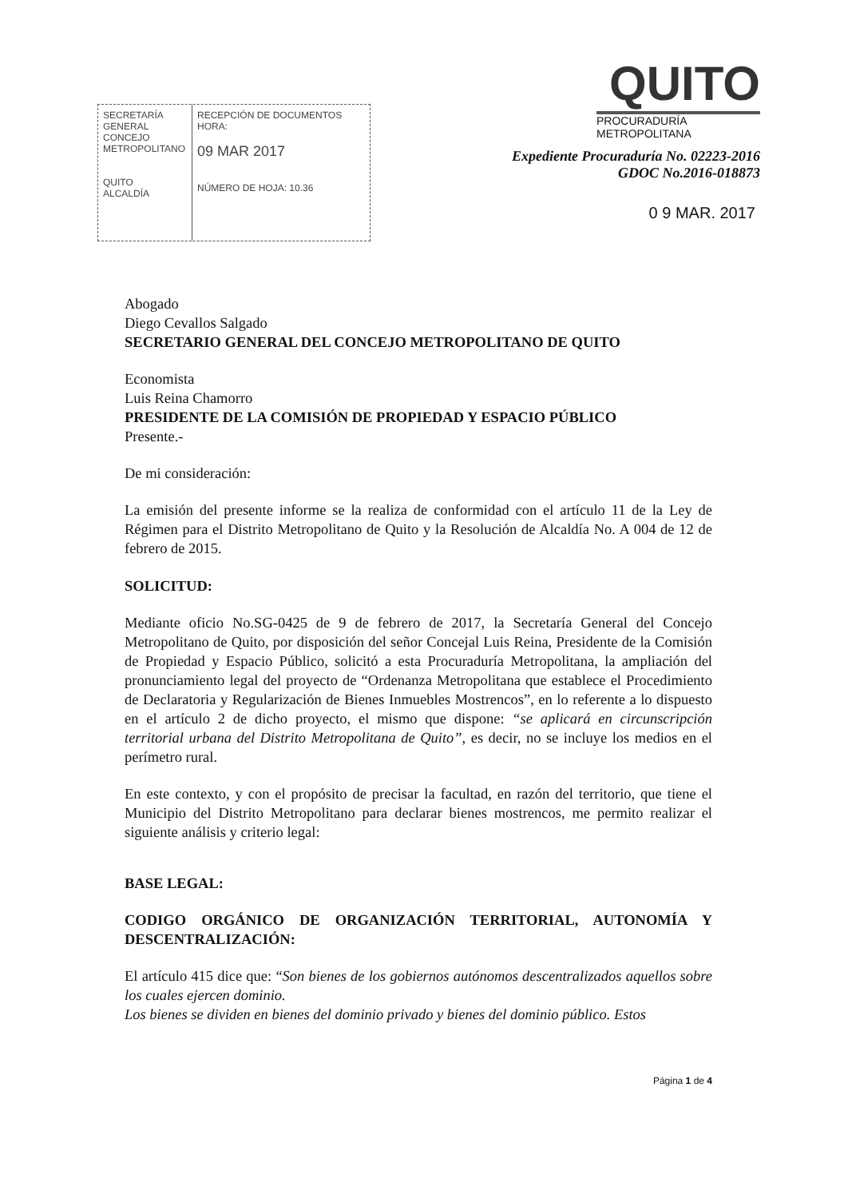SECRETARÍA
GENERAL
CONCEJO METROPOLITANO
QUITO
ALCALDÍA
RECEPCIÓN DE DOCUMENTOS
HORA:
09 MAR 2017
NÚMERO DE HOJA: 10.36
QUITO
PROCURADURÍA
METROPOLITANA
Expediente Procuraduría No. 02223-2016
GDOC No.2016-018873
0 9 MAR. 2017
Abogado
Diego Cevallos Salgado
SECRETARIO GENERAL DEL CONCEJO METROPOLITANO DE QUITO
Economista
Luis Reina Chamorro
PRESIDENTE DE LA COMISIÓN DE PROPIEDAD Y ESPACIO PÚBLICO
Presente.-
De mi consideración:
La emisión del presente informe se la realiza de conformidad con el artículo 11 de la Ley de Régimen para el Distrito Metropolitano de Quito y la Resolución de Alcaldía No. A 004 de 12 de febrero de 2015.
SOLICITUD:
Mediante oficio No.SG-0425 de 9 de febrero de 2017, la Secretaría General del Concejo Metropolitano de Quito, por disposición del señor Concejal Luis Reina, Presidente de la Comisión de Propiedad y Espacio Público, solicitó a esta Procuraduría Metropolitana, la ampliación del pronunciamiento legal del proyecto de “Ordenanza Metropolitana que establece el Procedimiento de Declaratoria y Regularización de Bienes Inmuebles Mostrencos”, en lo referente a lo dispuesto en el artículo 2 de dicho proyecto, el mismo que dispone: “se aplicará en circunscripción territorial urbana del Distrito Metropolitana de Quito”, es decir, no se incluye los medios en el perímetro rural.
En este contexto, y con el propósito de precisar la facultad, en razón del territorio, que tiene el Municipio del Distrito Metropolitano para declarar bienes mostrencos, me permito realizar el siguiente análisis y criterio legal:
BASE LEGAL:
CODIGO ORGÁNICO DE ORGANIZACIÓN TERRITORIAL, AUTONOMÍA Y DESCENTRALIZACIÓN:
El artículo 415 dice que: “Son bienes de los gobiernos autónomos descentralizados aquellos sobre los cuales ejercen dominio.
Los bienes se dividen en bienes del dominio privado y bienes del dominio público. Estos
Página 1 de 4